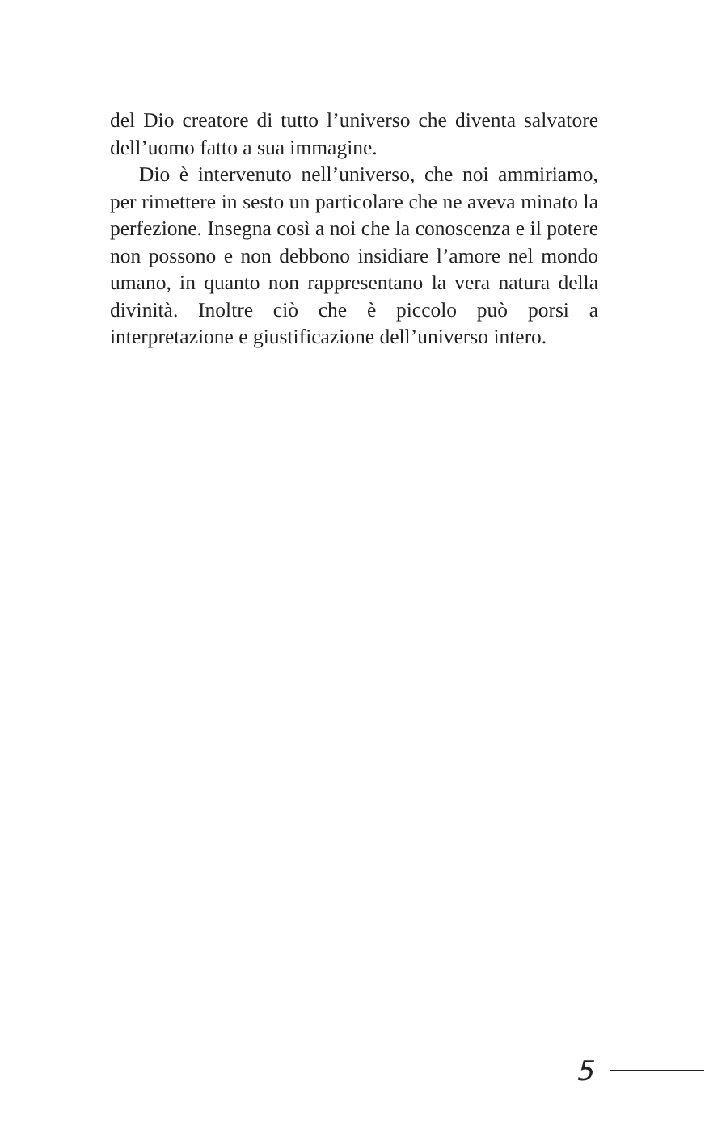del Dio creatore di tutto l’universo che diventa salvatore dell’uomo fatto a sua immagine.
Dio è intervenuto nell’universo, che noi ammiriamo, per rimettere in sesto un particolare che ne aveva minato la perfezione. Insegna così a noi che la conoscenza e il potere non possono e non debbono insidiare l’amore nel mondo umano, in quanto non rappresentano la vera natura della divinità. Inoltre ciò che è piccolo può porsi a interpretazione e giustificazione dell’universo intero.
5